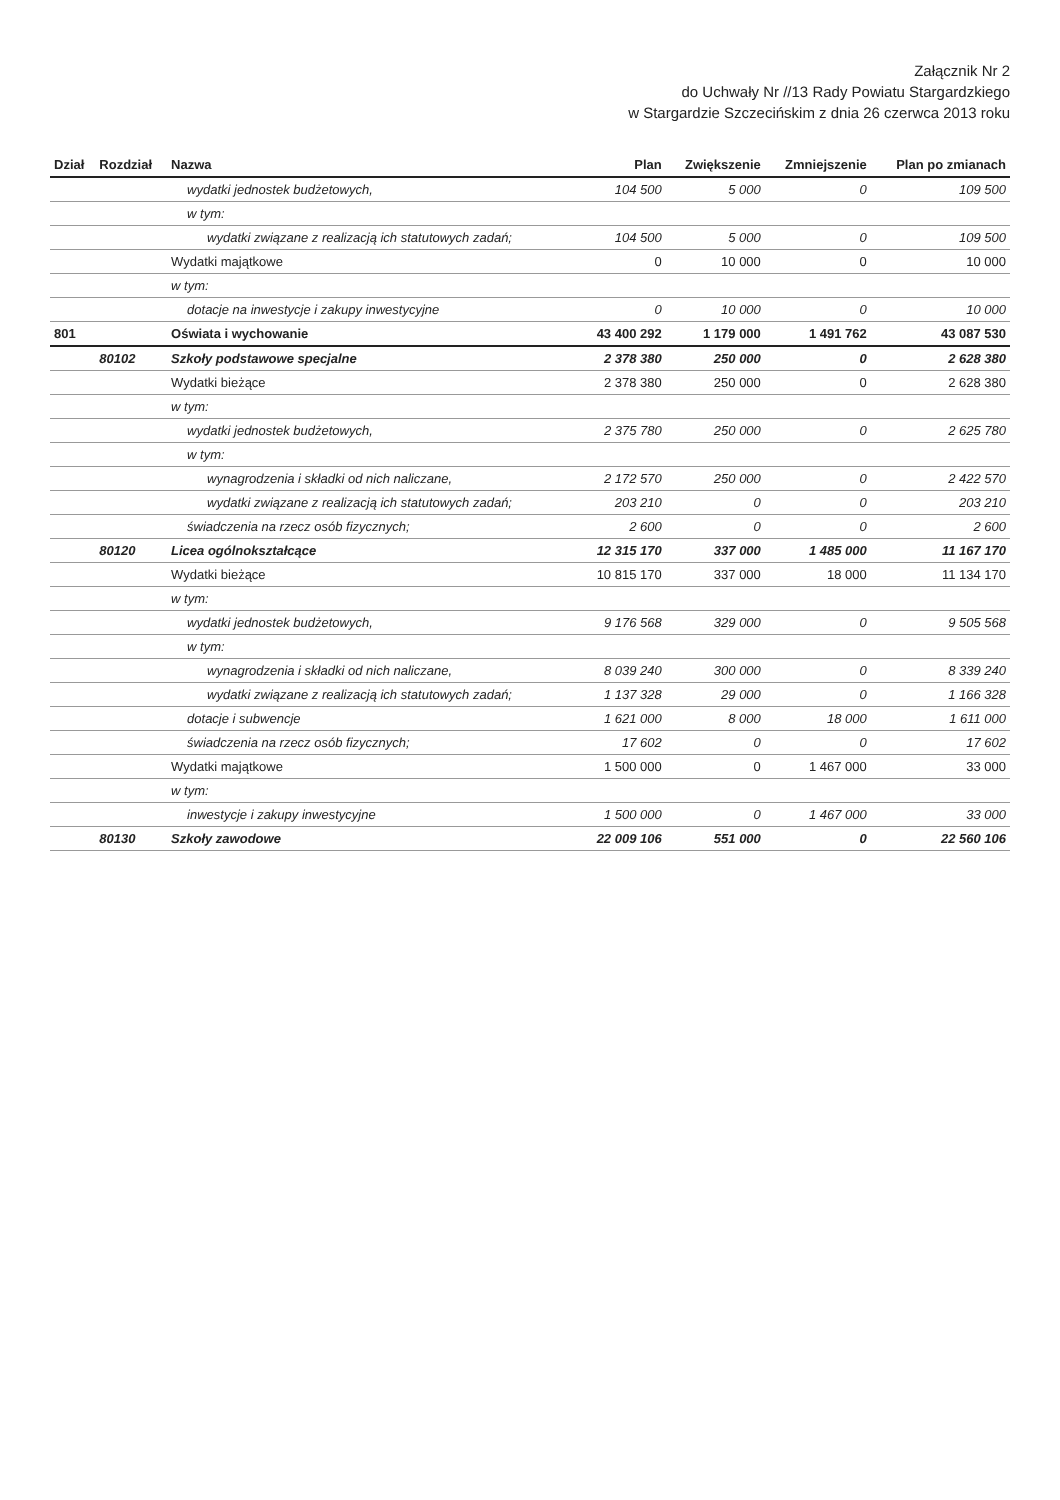Załącznik Nr 2
do Uchwały Nr //13 Rady Powiatu Stargardzkiego
w Stargardzie Szczecińskim z dnia 26 czerwca 2013 roku
| Dział | Rozdział | Nazwa | Plan | Zwiększenie | Zmniejszenie | Plan po zmianach |
| --- | --- | --- | --- | --- | --- | --- |
| | | wydatki jednostek budżetowych, | 104 500 | 5 000 | 0 | 109 500 |
| | | w tym: | | | | |
| | | wydatki związane z realizacją ich statutowych zadań; | 104 500 | 5 000 | 0 | 109 500 |
| | | Wydatki majątkowe | 0 | 10 000 | 0 | 10 000 |
| | | w tym: | | | | |
| | | dotacje na inwestycje i zakupy inwestycyjne | 0 | 10 000 | 0 | 10 000 |
| 801 | | Oświata i wychowanie | 43 400 292 | 1 179 000 | 1 491 762 | 43 087 530 |
| | 80102 | Szkoły podstawowe specjalne | 2 378 380 | 250 000 | 0 | 2 628 380 |
| | | Wydatki bieżące | 2 378 380 | 250 000 | 0 | 2 628 380 |
| | | w tym: | | | | |
| | | wydatki jednostek budżetowych, | 2 375 780 | 250 000 | 0 | 2 625 780 |
| | | w tym: | | | | |
| | | wynagrodzenia i składki od nich naliczane, | 2 172 570 | 250 000 | 0 | 2 422 570 |
| | | wydatki związane z realizacją ich statutowych zadań; | 203 210 | 0 | 0 | 203 210 |
| | | świadczenia na rzecz osób fizycznych; | 2 600 | 0 | 0 | 2 600 |
| | 80120 | Licea ogólnokształcące | 12 315 170 | 337 000 | 1 485 000 | 11 167 170 |
| | | Wydatki bieżące | 10 815 170 | 337 000 | 18 000 | 11 134 170 |
| | | w tym: | | | | |
| | | wydatki jednostek budżetowych, | 9 176 568 | 329 000 | 0 | 9 505 568 |
| | | w tym: | | | | |
| | | wynagrodzenia i składki od nich naliczane, | 8 039 240 | 300 000 | 0 | 8 339 240 |
| | | wydatki związane z realizacją ich statutowych zadań; | 1 137 328 | 29 000 | 0 | 1 166 328 |
| | | dotacje i subwencje | 1 621 000 | 8 000 | 18 000 | 1 611 000 |
| | | świadczenia na rzecz osób fizycznych; | 17 602 | 0 | 0 | 17 602 |
| | | Wydatki majątkowe | 1 500 000 | 0 | 1 467 000 | 33 000 |
| | | w tym: | | | | |
| | | inwestycje i zakupy inwestycyjne | 1 500 000 | 0 | 1 467 000 | 33 000 |
| | 80130 | Szkoły zawodowe | 22 009 106 | 551 000 | 0 | 22 560 106 |